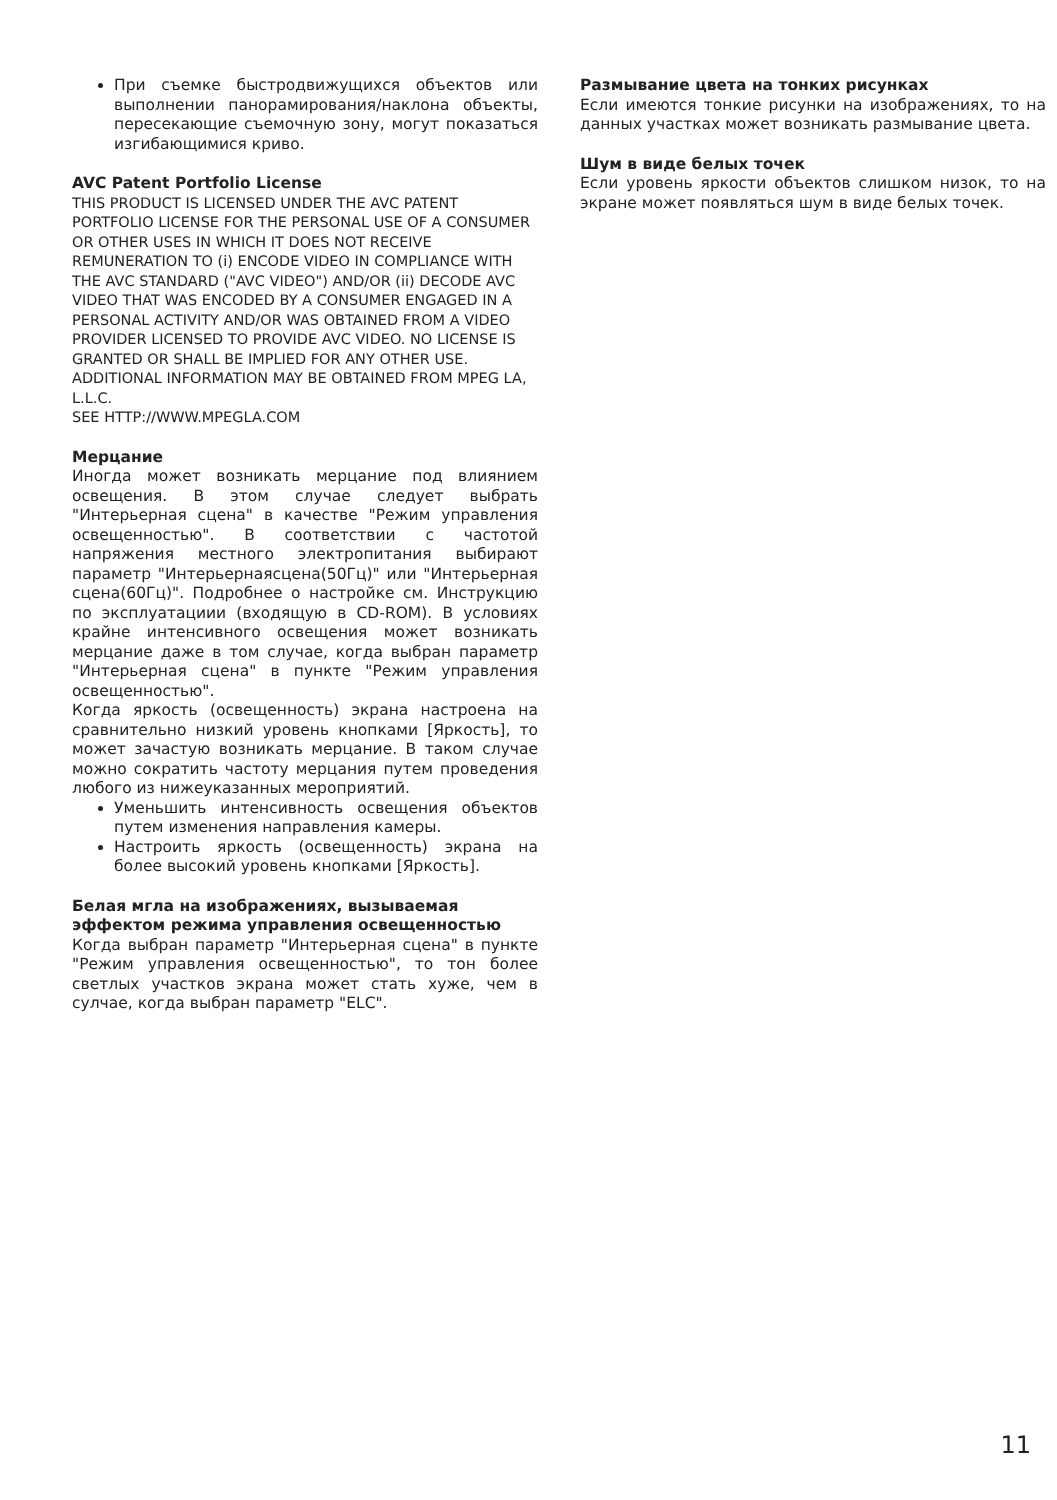При съемке быстродвижущихся объектов или выполнении панорамирования/наклона объекты, пересекающие съемочную зону, могут показаться изгибающимися криво.
AVC Patent Portfolio License
THIS PRODUCT IS LICENSED UNDER THE AVC PATENT PORTFOLIO LICENSE FOR THE PERSONAL USE OF A CONSUMER OR OTHER USES IN WHICH IT DOES NOT RECEIVE REMUNERATION TO (i) ENCODE VIDEO IN COMPLIANCE WITH THE AVC STANDARD ("AVC VIDEO") AND/OR (ii) DECODE AVC VIDEO THAT WAS ENCODED BY A CONSUMER ENGAGED IN A PERSONAL ACTIVITY AND/OR WAS OBTAINED FROM A VIDEO PROVIDER LICENSED TO PROVIDE AVC VIDEO. NO LICENSE IS GRANTED OR SHALL BE IMPLIED FOR ANY OTHER USE. ADDITIONAL INFORMATION MAY BE OBTAINED FROM MPEG LA, L.L.C.
SEE HTTP://WWW.MPEGLA.COM
Мерцание
Иногда может возникать мерцание под влиянием освещения. В этом случае следует выбрать "Интерьерная сцена" в качестве "Режим управления освещенностью". В соответствии с частотой напряжения местного электропитания выбирают параметр "Интерьернаясцена(50Гц)" или "Интерьерная сцена(60Гц)". Подробнее о настройке см. Инструкцию по эксплуатациии (входящую в CD-ROM). В условиях крайне интенсивного освещения может возникать мерцание даже в том случае, когда выбран параметр "Интерьерная сцена" в пункте "Режим управления освещенностью".
Когда яркость (освещенность) экрана настроена на сравнительно низкий уровень кнопками [Яркость], то может зачастую возникать мерцание. В таком случае можно сократить частоту мерцания путем проведения любого из нижеуказанных мероприятий.
Уменьшить интенсивность освещения объектов путем изменения направления камеры.
Настроить яркость (освещенность) экрана на более высокий уровень кнопками [Яркость].
Белая мгла на изображениях, вызываемая эффектом режима управления освещенностью
Когда выбран параметр "Интерьерная сцена" в пункте "Режим управления освещенностью", то тон более светлых участков экрана может стать хуже, чем в сулчае, когда выбран параметр "ELC".
Размывание цвета на тонких рисунках
Если имеются тонкие рисунки на изображениях, то на данных участках может возникать размывание цвета.
Шум в виде белых точек
Если уровень яркости объектов слишком низок, то на экране может появляться шум в виде белых точек.
11